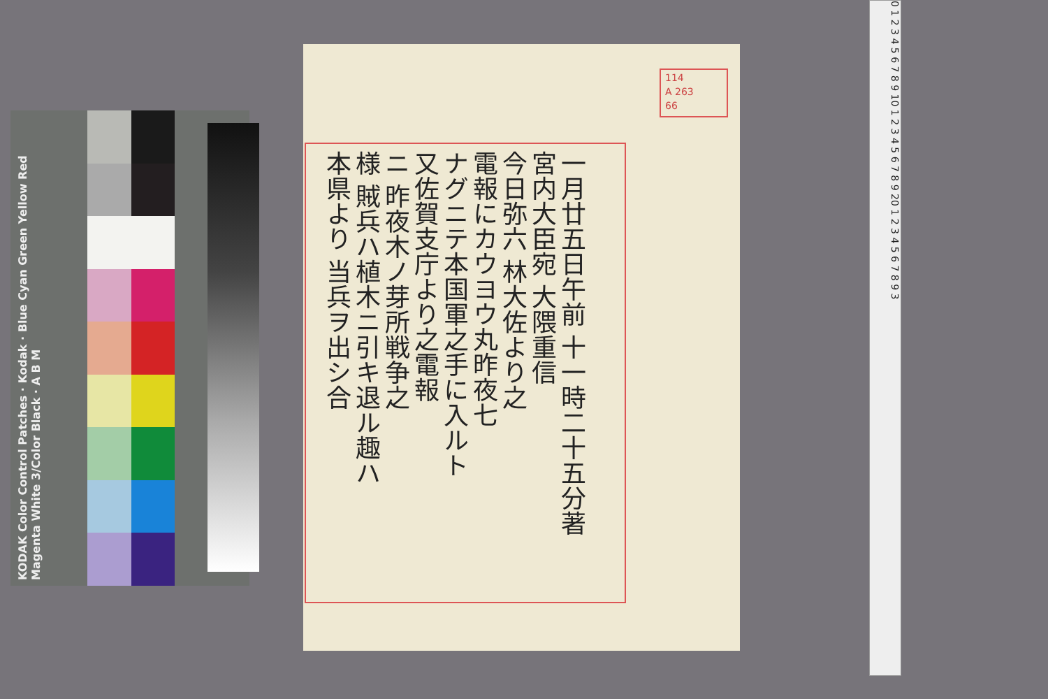KODAK Color Control Patches · Kodak · Blue Cyan Green Yellow Red Magenta White 3/Color Black · A B M
114
A 263
66
一月廿五日午前 十一時二十五分著
宮内大臣宛 大隈重信
今日弥六 林大佐より之
電報にカウヨウ丸昨夜七
ナグニテ本国軍之手に入ルト
又佐賀支庁より之電報
ニ 昨夜木ノ芽所戦争之
様 賊兵ハ植木ニ引キ退ル趣ハ
本県より 当兵ヲ出シ合
0 1 2 3 4 5 6 7 8 9 10 1 2 3 4 5 6 7 8 9 20 1 2 3 4 5 6 7 8 9 3